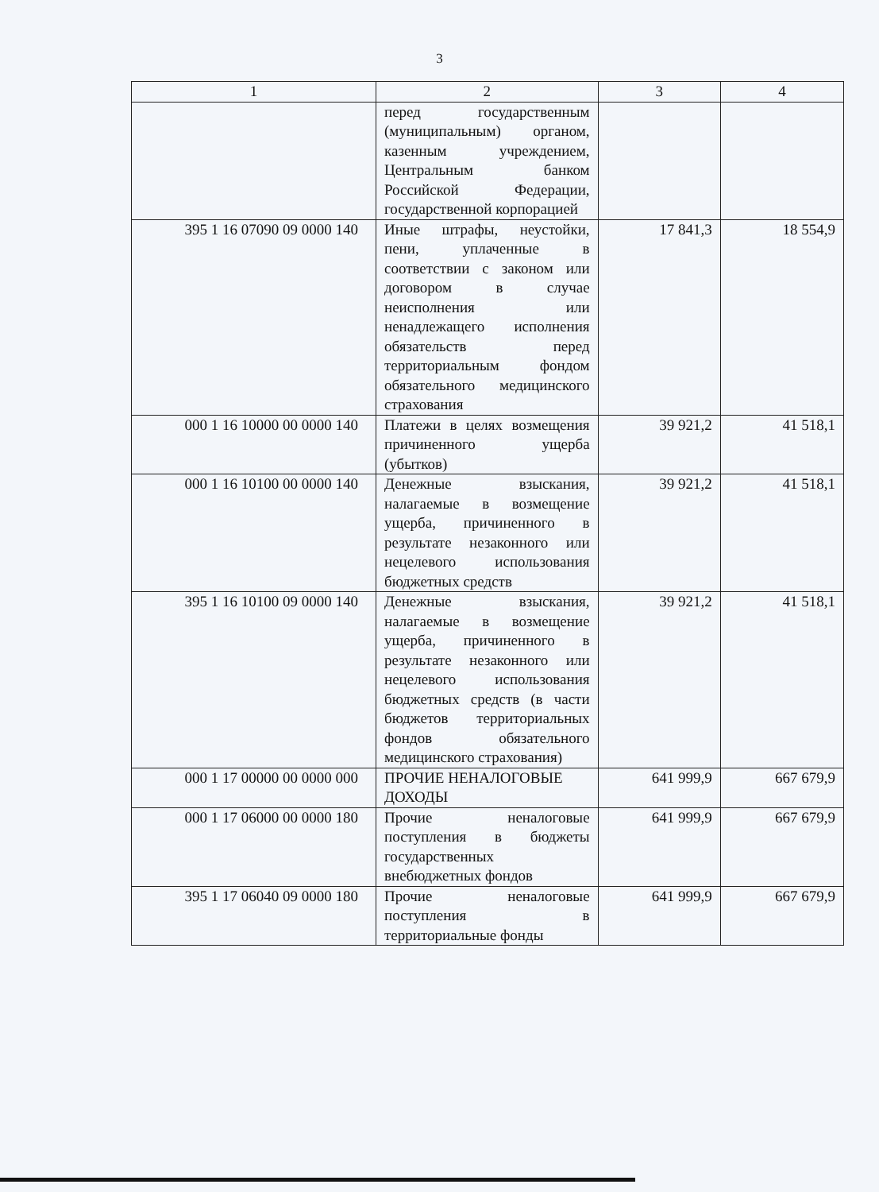3
| 1 | 2 | 3 | 4 |
| --- | --- | --- | --- |
| | перед государственным (муниципальным) органом, казенным учреждением, Центральным банком Российской Федерации, государственной корпорацией | | |
| 395 1 16 07090 09 0000 140 | Иные штрафы, неустойки, пени, уплаченные в соответствии с законом или договором в случае неисполнения или ненадлежащего исполнения обязательств перед территориальным фондом обязательного медицинского страхования | 17 841,3 | 18 554,9 |
| 000 1 16 10000 00 0000 140 | Платежи в целях возмещения причиненного ущерба (убытков) | 39 921,2 | 41 518,1 |
| 000 1 16 10100 00 0000 140 | Денежные взыскания, налагаемые в возмещение ущерба, причиненного в результате незаконного или нецелевого использования бюджетных средств | 39 921,2 | 41 518,1 |
| 395 1 16 10100 09 0000 140 | Денежные взыскания, налагаемые в возмещение ущерба, причиненного в результате незаконного или нецелевого использования бюджетных средств (в части бюджетов территориальных фондов обязательного медицинского страхования) | 39 921,2 | 41 518,1 |
| 000 1 17 00000 00 0000 000 | ПРОЧИЕ НЕНАЛОГОВЫЕ ДОХОДЫ | 641 999,9 | 667 679,9 |
| 000 1 17 06000 00 0000 180 | Прочие неналоговые поступления в бюджеты государственных внебюджетных фондов | 641 999,9 | 667 679,9 |
| 395 1 17 06040 09 0000 180 | Прочие неналоговые поступления в территориальные фонды | 641 999,9 | 667 679,9 |